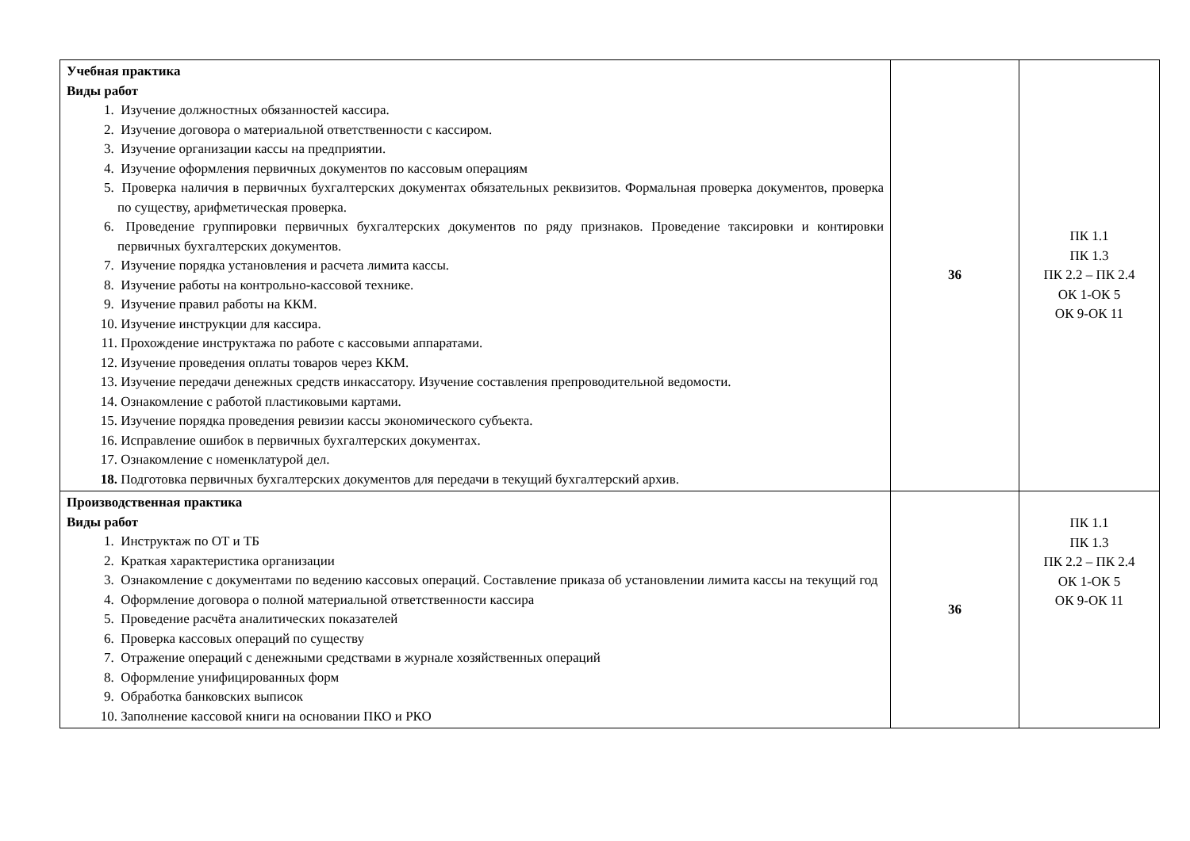| Учебная практика Виды работ 1. Изучение должностных обязанностей кассира. 2. Изучение договора о материальной ответственности с кассиром. 3. Изучение организации кассы на предприятии. 4. Изучение оформления первичных документов по кассовым операциям 5. Проверка наличия в первичных бухгалтерских документах обязательных реквизитов. Формальная проверка документов, проверка по существу, арифметическая проверка. 6. Проведение группировки первичных бухгалтерских документов по ряду признаков. Проведение таксировки и контировки первичных бухгалтерских документов. 7. Изучение порядка установления и расчета лимита кассы. 8. Изучение работы на контрольно-кассовой технике. 9. Изучение правил работы на ККМ. 10. Изучение инструкции для кассира. 11. Прохождение инструктажа по работе с кассовыми аппаратами. 12. Изучение проведения оплаты товаров через ККМ. 13. Изучение передачи денежных средств инкассатору. Изучение составления препроводительной ведомости. 14. Ознакомление с работой пластиковыми картами. 15. Изучение порядка проведения ревизии кассы экономического субъекта. 16. Исправление ошибок в первичных бухгалтерских документах. 17. Ознакомление с номенклатурой дел. 18. Подготовка первичных бухгалтерских документов для передачи в текущий бухгалтерский архив. | 36 | ПК 1.1 ПК 1.3 ПК 2.2 – ПК 2.4 ОК 1-ОК 5 ОК 9-ОК 11 |
| Производственная практика Виды работ 1. Инструктаж по ОТ и ТБ 2. Краткая характеристика организации 3. Ознакомление с документами по ведению кассовых операций. Составление приказа об установлении лимита кассы на текущий год 4. Оформление договора о полной материальной ответственности кассира 5. Проведение расчёта аналитических показателей 6. Проверка кассовых операций по существу 7. Отражение операций с денежными средствами в журнале хозяйственных операций 8. Оформление унифицированных форм 9. Обработка банковских выписок 10. Заполнение кассовой книги на основании ПКО и РКО | 36 | ПК 1.1 ПК 1.3 ПК 2.2 – ПК 2.4 ОК 1-ОК 5 ОК 9-ОК 11 |